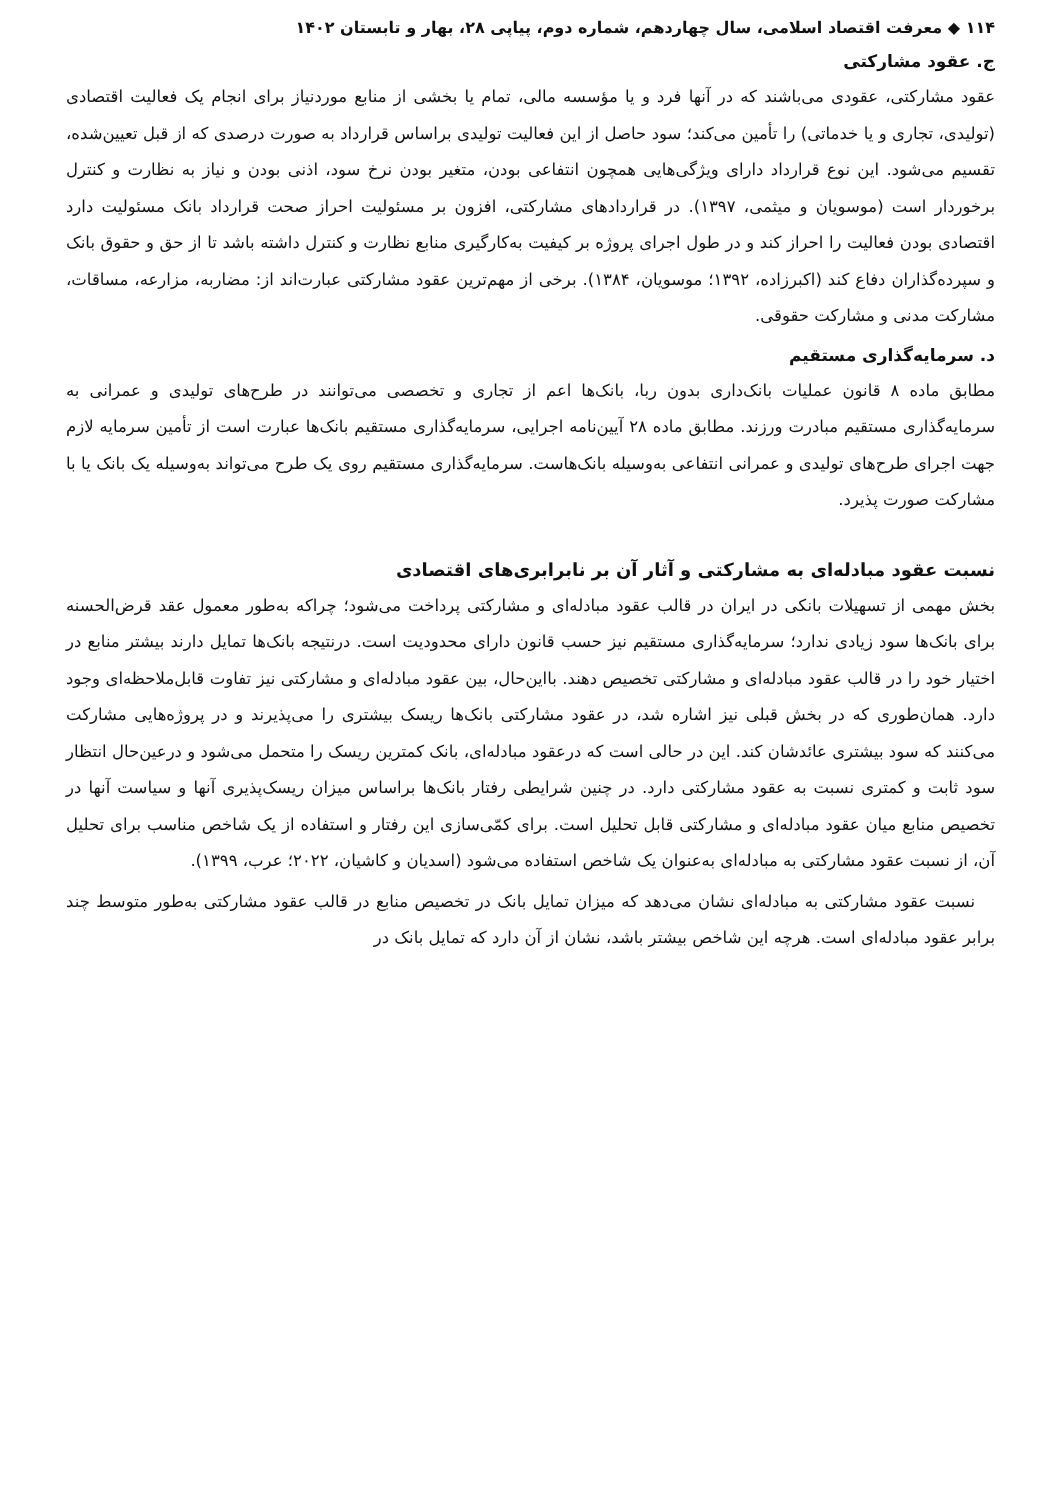۱۱۴ ◆ معرفت اقتصاد اسلامی، سال چهاردهم، شماره دوم، پیاپی ۲۸، بهار و تابستان ۱۴۰۲
ج. عقود مشارکتی
عقود مشارکتی، عقودی می‌باشند که در آنها فرد و یا مؤسسه مالی، تمام یا بخشی از منابع موردنیاز برای انجام یک فعالیت اقتصادی (تولیدی، تجاری و یا خدماتی) را تأمین می‌کند؛ سود حاصل از این فعالیت تولیدی براساس قرارداد به صورت درصدی که از قبل تعیین‌شده، تقسیم می‌شود. این نوع قرارداد دارای ویژگی‌هایی همچون انتفاعی بودن، متغیر بودن نرخ سود، اذنی بودن و نیاز به نظارت و کنترل برخوردار است (موسویان و میثمی، ۱۳۹۷). در قراردادهای مشارکتی، افزون بر مسئولیت احراز صحت قرارداد بانک مسئولیت دارد اقتصادی بودن فعالیت را احراز کند و در طول اجرای پروژه بر کیفیت به‌کارگیری منابع نظارت و کنترل داشته باشد تا از حق و حقوق بانک و سپرده‌گذاران دفاع کند (اکبرزاده، ۱۳۹۲؛ موسویان، ۱۳۸۴). برخی از مهم‌ترین عقود مشارکتی عبارت‌اند از: مضاربه، مزارعه، مساقات، مشارکت مدنی و مشارکت حقوقی.
د. سرمایه‌گذاری مستقیم
مطابق ماده ۸ قانون عملیات بانک‌داری بدون ربا، بانک‌ها اعم از تجاری و تخصصی می‌توانند در طرح‌های تولیدی و عمرانی به سرمایه‌گذاری مستقیم مبادرت ورزند. مطابق ماده ۲۸ آیین‌نامه اجرایی، سرمایه‌گذاری مستقیم بانک‌ها عبارت است از تأمین سرمایه لازم جهت اجرای طرح‌های تولیدی و عمرانی انتفاعی به‌وسیله بانک‌هاست. سرمایه‌گذاری مستقیم روی یک طرح می‌تواند به‌وسیله یک بانک یا با مشارکت صورت پذیرد.
نسبت عقود مبادله‌ای به مشارکتی و آثار آن بر نابرابری‌های اقتصادی
بخش مهمی از تسهیلات بانکی در ایران در قالب عقود مبادله‌ای و مشارکتی پرداخت می‌شود؛ چراکه به‌طور معمول عقد قرض‌الحسنه برای بانک‌ها سود زیادی ندارد؛ سرمایه‌گذاری مستقیم نیز حسب قانون دارای محدودیت است. درنتیجه بانک‌ها تمایل دارند بیشتر منابع در اختیار خود را در قالب عقود مبادله‌ای و مشارکتی تخصیص دهند. بااین‌حال، بین عقود مبادله‌ای و مشارکتی نیز تفاوت قابل‌ملاحظه‌ای وجود دارد. همان‌طوری که در بخش قبلی نیز اشاره شد، در عقود مشارکتی بانک‌ها ریسک بیشتری را می‌پذیرند و در پروژه‌هایی مشارکت می‌کنند که سود بیشتری عائدشان کند. این در حالی است که درعقود مبادله‌ای، بانک کمترین ریسک را متحمل می‌شود و درعین‌حال انتظار سود ثابت و کمتری نسبت به عقود مشارکتی دارد. در چنین شرایطی رفتار بانک‌ها براساس میزان ریسک‌پذیری آنها و سیاست آنها در تخصیص منابع میان عقود مبادله‌ای و مشارکتی قابل تحلیل است. برای کمّی‌سازی این رفتار و استفاده از یک شاخص مناسب برای تحلیل آن، از نسبت عقود مشارکتی به مبادله‌ای به‌عنوان یک شاخص استفاده می‌شود (اسدیان و کاشیان، ۲۰۲۲؛ عرب، ۱۳۹۹).
نسبت عقود مشارکتی به مبادله‌ای نشان می‌دهد که میزان تمایل بانک در تخصیص منابع در قالب عقود مشارکتی به‌طور متوسط چند برابر عقود مبادله‌ای است. هرچه این شاخص بیشتر باشد، نشان از آن دارد که تمایل بانک در